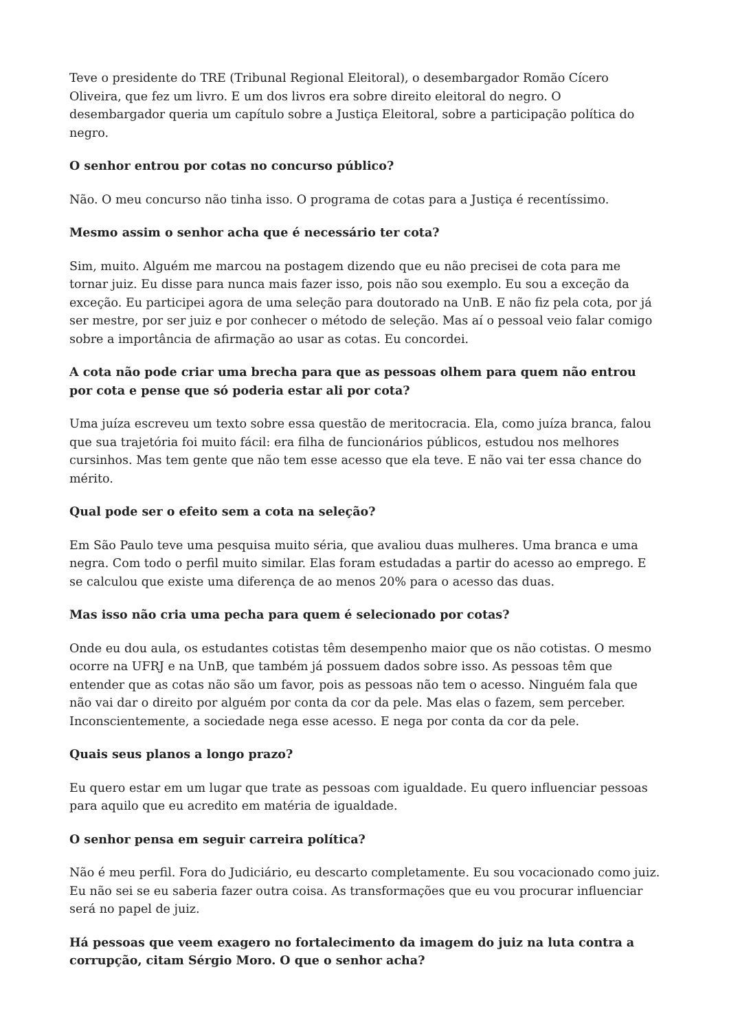Teve o presidente do TRE (Tribunal Regional Eleitoral), o desembargador Romão Cícero Oliveira, que fez um livro. E um dos livros era sobre direito eleitoral do negro. O desembargador queria um capítulo sobre a Justiça Eleitoral, sobre a participação política do negro.
O senhor entrou por cotas no concurso público?
Não. O meu concurso não tinha isso. O programa de cotas para a Justiça é recentíssimo.
Mesmo assim o senhor acha que é necessário ter cota?
Sim, muito. Alguém me marcou na postagem dizendo que eu não precisei de cota para me tornar juiz. Eu disse para nunca mais fazer isso, pois não sou exemplo. Eu sou a exceção da exceção. Eu participei agora de uma seleção para doutorado na UnB. E não fiz pela cota, por já ser mestre, por ser juiz e por conhecer o método de seleção. Mas aí o pessoal veio falar comigo sobre a importância de afirmação ao usar as cotas. Eu concordei.
A cota não pode criar uma brecha para que as pessoas olhem para quem não entrou por cota e pense que só poderia estar ali por cota?
Uma juíza escreveu um texto sobre essa questão de meritocracia. Ela, como juíza branca, falou que sua trajetória foi muito fácil: era filha de funcionários públicos, estudou nos melhores cursinhos. Mas tem gente que não tem esse acesso que ela teve. E não vai ter essa chance do mérito.
Qual pode ser o efeito sem a cota na seleção?
Em São Paulo teve uma pesquisa muito séria, que avaliou duas mulheres. Uma branca e uma negra. Com todo o perfil muito similar. Elas foram estudadas a partir do acesso ao emprego. E se calculou que existe uma diferença de ao menos 20% para o acesso das duas.
Mas isso não cria uma pecha para quem é selecionado por cotas?
Onde eu dou aula, os estudantes cotistas têm desempenho maior que os não cotistas. O mesmo ocorre na UFRJ e na UnB, que também já possuem dados sobre isso. As pessoas têm que entender que as cotas não são um favor, pois as pessoas não tem o acesso. Ninguém fala que não vai dar o direito por alguém por conta da cor da pele. Mas elas o fazem, sem perceber. Inconscientemente, a sociedade nega esse acesso. E nega por conta da cor da pele.
Quais seus planos a longo prazo?
Eu quero estar em um lugar que trate as pessoas com igualdade. Eu quero influenciar pessoas para aquilo que eu acredito em matéria de igualdade.
O senhor pensa em seguir carreira política?
Não é meu perfil. Fora do Judiciário, eu descarto completamente. Eu sou vocacionado como juiz. Eu não sei se eu saberia fazer outra coisa. As transformações que eu vou procurar influenciar será no papel de juiz.
Há pessoas que veem exagero no fortalecimento da imagem do juiz na luta contra a corrupção, citam Sérgio Moro. O que o senhor acha?